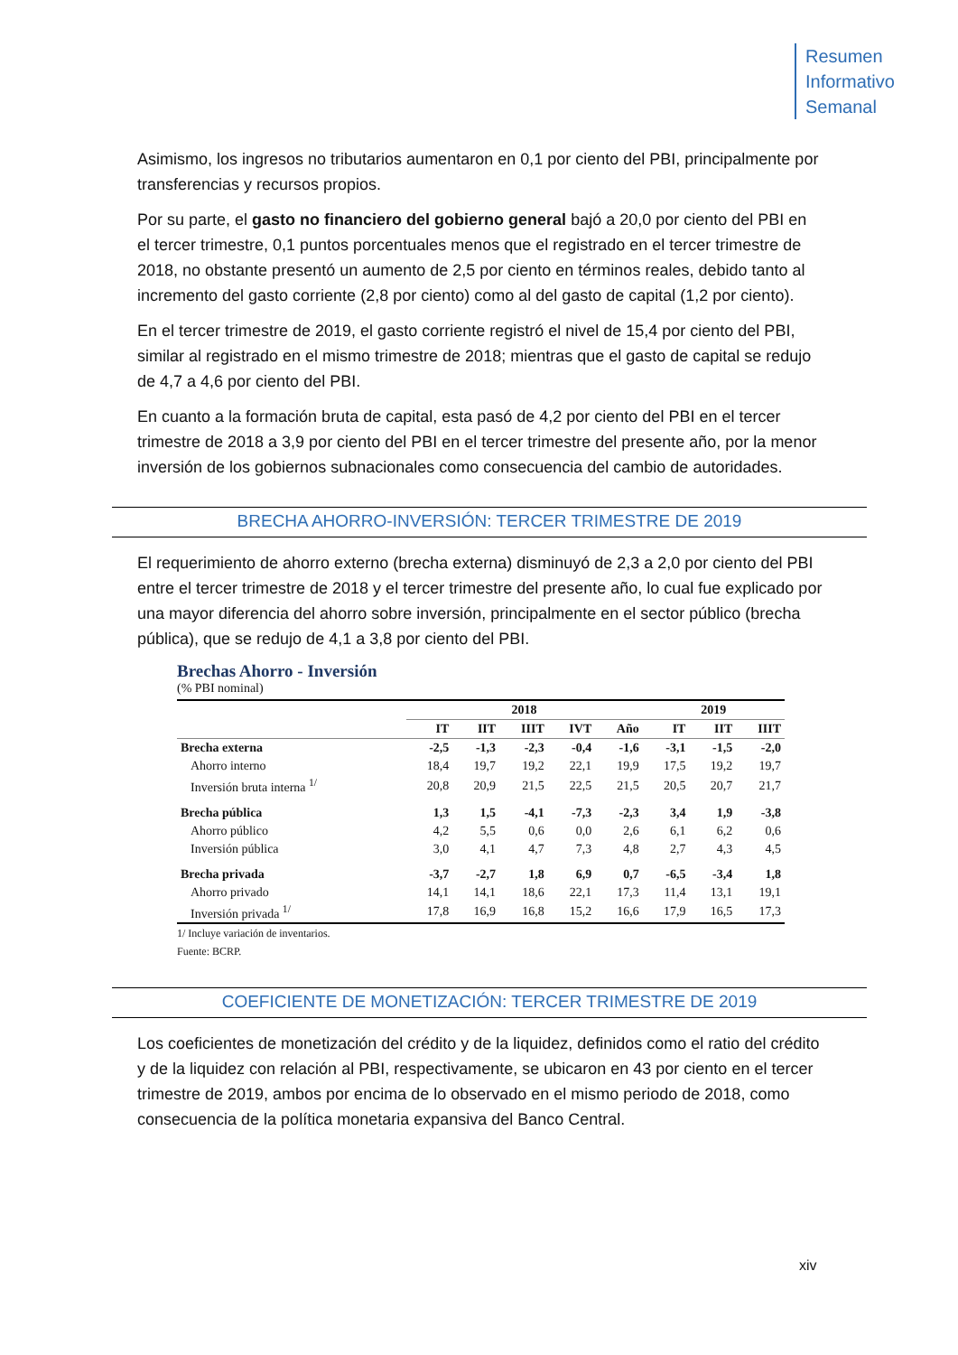Resumen
Informativo
Semanal
Asimismo, los ingresos no tributarios aumentaron en 0,1 por ciento del PBI, principalmente por transferencias y recursos propios.
Por su parte, el gasto no financiero del gobierno general bajó a 20,0 por ciento del PBI en el tercer trimestre, 0,1 puntos porcentuales menos que el registrado en el tercer trimestre de 2018, no obstante presentó un aumento de 2,5 por ciento en términos reales, debido tanto al incremento del gasto corriente (2,8 por ciento) como al del gasto de capital (1,2 por ciento).
En el tercer trimestre de 2019, el gasto corriente registró el nivel de 15,4 por ciento del PBI, similar al registrado en el mismo trimestre de 2018; mientras que el gasto de capital se redujo de 4,7 a 4,6 por ciento del PBI.
En cuanto a la formación bruta de capital, esta pasó de 4,2 por ciento del PBI en el tercer trimestre de 2018 a 3,9 por ciento del PBI en el tercer trimestre del presente año, por la menor inversión de los gobiernos subnacionales como consecuencia del cambio de autoridades.
BRECHA AHORRO-INVERSIÓN: TERCER TRIMESTRE DE 2019
El requerimiento de ahorro externo (brecha externa) disminuyó de 2,3 a 2,0 por ciento del PBI entre el tercer trimestre de 2018 y el tercer trimestre del presente año, lo cual fue explicado por una mayor diferencia del ahorro sobre inversión, principalmente en el sector público (brecha pública), que se redujo de 4,1 a 3,8 por ciento del PBI.
Brechas Ahorro - Inversión
(% PBI nominal)
| | 2018 | | | | | 2019 | | |
| --- | --- | --- | --- | --- | --- | --- | --- | --- |
| | IT | IIT | IIIT | IVT | Año | IT | IIT | IIIT |
| Brecha externa | -2,5 | -1,3 | -2,3 | -0,4 | -1,6 | -3,1 | -1,5 | -2,0 |
| Ahorro interno | 18,4 | 19,7 | 19,2 | 22,1 | 19,9 | 17,5 | 19,2 | 19,7 |
| Inversión bruta interna <sup>1/</sup> | 20,8 | 20,9 | 21,5 | 22,5 | 21,5 | 20,5 | 20,7 | 21,7 |
| Brecha pública | 1,3 | 1,5 | -4,1 | -7,3 | -2,3 | 3,4 | 1,9 | -3,8 |
| Ahorro público | 4,2 | 5,5 | 0,6 | 0,0 | 2,6 | 6,1 | 6,2 | 0,6 |
| Inversión pública | 3,0 | 4,1 | 4,7 | 7,3 | 4,8 | 2,7 | 4,3 | 4,5 |
| Brecha privada | -3,7 | -2,7 | 1,8 | 6,9 | 0,7 | -6,5 | -3,4 | 1,8 |
| Ahorro privado | 14,1 | 14,1 | 18,6 | 22,1 | 17,3 | 11,4 | 13,1 | 19,1 |
| Inversión privada <sup>1/</sup> | 17,8 | 16,9 | 16,8 | 15,2 | 16,6 | 17,9 | 16,5 | 17,3 |
1/ Incluye variación de inventarios.
Fuente: BCRP.
COEFICIENTE DE MONETIZACIÓN: TERCER TRIMESTRE DE 2019
Los coeficientes de monetización del crédito y de la liquidez, definidos como el ratio del crédito y de la liquidez con relación al PBI, respectivamente, se ubicaron en 43 por ciento en el tercer trimestre de 2019, ambos por encima de lo observado en el mismo periodo de 2018, como consecuencia de la política monetaria expansiva del Banco Central.
xiv